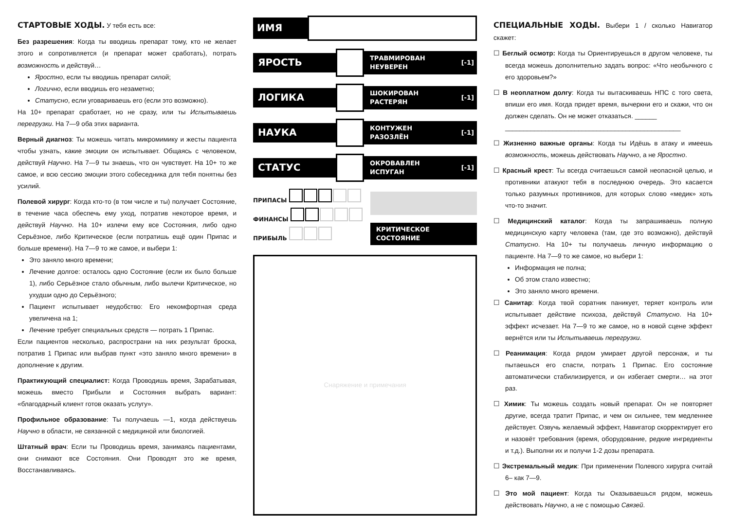СТАРТОВЫЕ ХОДЫ.
У тебя есть все:
Без разрешения: Когда ты вводишь препарат тому, кто не желает этого и сопротивляется (и препарат может сработать), потрать возможность и действуй…
Яростно, если ты вводишь препарат силой;
Логично, если вводишь его незаметно;
Статусно, если уговариваешь его (если это возможно).
На 10+ препарат сработает, но не сразу, или ты Испытываешь перегрузки. На 7—9 оба этих варианта.
Верный диагноз: Ты можешь читать микромимику и жесты пациента чтобы узнать, какие эмоции он испытывает. Общаясь с человеком, действуй Научно. На 7—9 ты знаешь, что он чувствует. На 10+ то же самое, и всю сессию эмоции этого собеседника для тебя понятны без усилий.
Полевой хирург: Когда кто-то (в том числе и ты) получает Состояние, в течение часа обеспечь ему уход, потратив некоторое время, и действуй Научно. На 10+ излечи ему все Состояния, либо одно Серьёзное, либо Критическое (если потратишь ещё один Припас и больше времени). На 7—9 то же самое, и выбери 1:
Это заняло много времени;
Лечение долгое: осталось одно Состояние (если их было больше 1), либо Серьёзное стало обычным, либо вылечи Критическое, но ухудши одно до Серьёзного;
Пациент испытывает неудобство: Его некомфортная среда увеличена на 1;
Лечение требует специальных средств — потрать 1 Припас.
Если пациентов несколько, распространи на них результат броска, потратив 1 Припас или выбрав пункт «это заняло много времени» в дополнение к другим.
Практикующий специалист: Когда Проводишь время, Зарабатывая, можешь вместо Прибыли и Состояния выбрать вариант: «благодарный клиент готов оказать услугу».
Профильное образование: Ты получаешь —1, когда действуешь Научно в области, не связанной с медициной или биологией.
Штатный врач: Если ты Проводишь время, занимаясь пациентами, они снимают все Состояния. Они Проводят это же время, Восстанавливаясь.
ИМЯ
ЯРОСТЬ
ТРАВМИРОВАН
НЕУВЕРЕН [-1]
ЛОГИКА
ШОКИРОВАН
РАСТЕРЯН [-1]
НАУКА
КОНТУЖЕН
РАЗОЗЛЁН [-1]
СТАТУС
ОКРОВАВЛЕН
ИСПУГАН [-1]
ПРИПАСЫ
ФИНАНСЫ
ПРИБЫЛЬ
КРИТИЧЕСКОЕ
СОСТОЯНИЕ
Снаряжение и примечания
СПЕЦИАЛЬНЫЕ ХОДЫ.
Выбери 1 / сколько Навигатор скажет:
☐ Беглый осмотр: Когда ты Ориентируешься в другом человеке, ты всегда можешь дополнительно задать вопрос: «Что необычного с его здоровьем?»
☐ В неоплатном долгу: Когда ты вытаскиваешь НПС с того света, впиши его имя. Когда придет время, вычеркни его и скажи, что он должен сделать. Он не может отказаться. ______
________________________________________________
☐ Жизненно важные органы: Когда ты Идёшь в атаку и имеешь возможность, можешь действовать Научно, а не Яростно.
☐ Красный крест: Ты всегда считаешься самой неопасной целью, и противники атакуют тебя в последнюю очередь. Это касается только разумных противников, для которых слово «медик» хоть что-то значит.
☐ Медицинский каталог: Когда ты запрашиваешь полную медицинскую карту человека (там, где это возможно), действуй Статусно. На 10+ ты получаешь личную информацию о пациенте. На 7—9 то же самое, но выбери 1:
Информация не полна;
Об этом стало известно;
Это заняло много времени.
☐ Санитар: Когда твой соратник паникует, теряет контроль или испытывает действие психоза, действуй Статусно. На 10+ эффект исчезает. На 7—9 то же самое, но в новой сцене эффект вернётся или ты Испытываешь перегрузки.
☐ Реанимация: Когда рядом умирает другой персонаж, и ты пытаешься его спасти, потрать 1 Припас. Его состояние автоматически стабилизируется, и он избегает смерти… на этот раз.
☐ Химик: Ты можешь создать новый препарат. Он не повторяет другие, всегда тратит Припас, и чем он сильнее, тем медленнее действует. Озвучь желаемый эффект, Навигатор скорректирует его и назовёт требования (время, оборудование, редкие ингредиенты и т.д.). Выполни их и получи 1-2 дозы препарата.
☐ Экстремальный медик: При применении Полевого хирурга считай 6– как 7—9.
☐ Это мой пациент: Когда ты Оказываешься рядом, можешь действовать Научно, а не с помощью Связей.